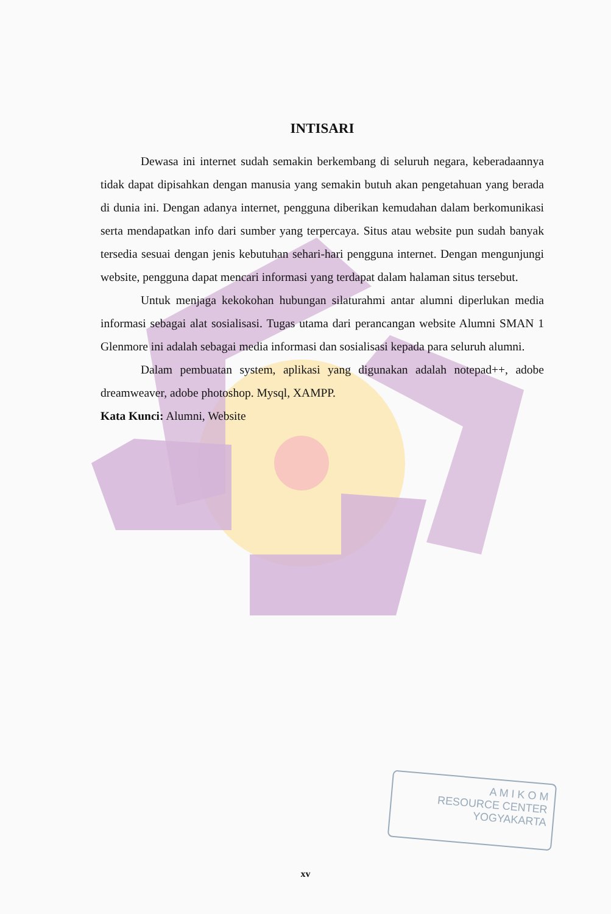INTISARI
Dewasa ini internet sudah semakin berkembang di seluruh negara, keberadaannya tidak dapat dipisahkan dengan manusia yang semakin butuh akan pengetahuan yang berada di dunia ini. Dengan adanya internet, pengguna diberikan kemudahan dalam berkomunikasi serta mendapatkan info dari sumber yang terpercaya. Situs atau website pun sudah banyak tersedia sesuai dengan jenis kebutuhan sehari-hari pengguna internet. Dengan mengunjungi website, pengguna dapat mencari informasi yang terdapat dalam halaman situs tersebut.
Untuk menjaga kekokohan hubungan silaturahmi antar alumni diperlukan media informasi sebagai alat sosialisasi. Tugas utama dari perancangan website Alumni SMAN 1 Glenmore ini adalah sebagai media informasi dan sosialisasi kepada para seluruh alumni.
Dalam pembuatan system, aplikasi yang digunakan adalah notepad++, adobe dreamweaver, adobe photoshop. Mysql, XAMPP.
Kata Kunci: Alumni, Website
A M I K O M
RESOURCE CENTER
YOGYAKARTA
xv